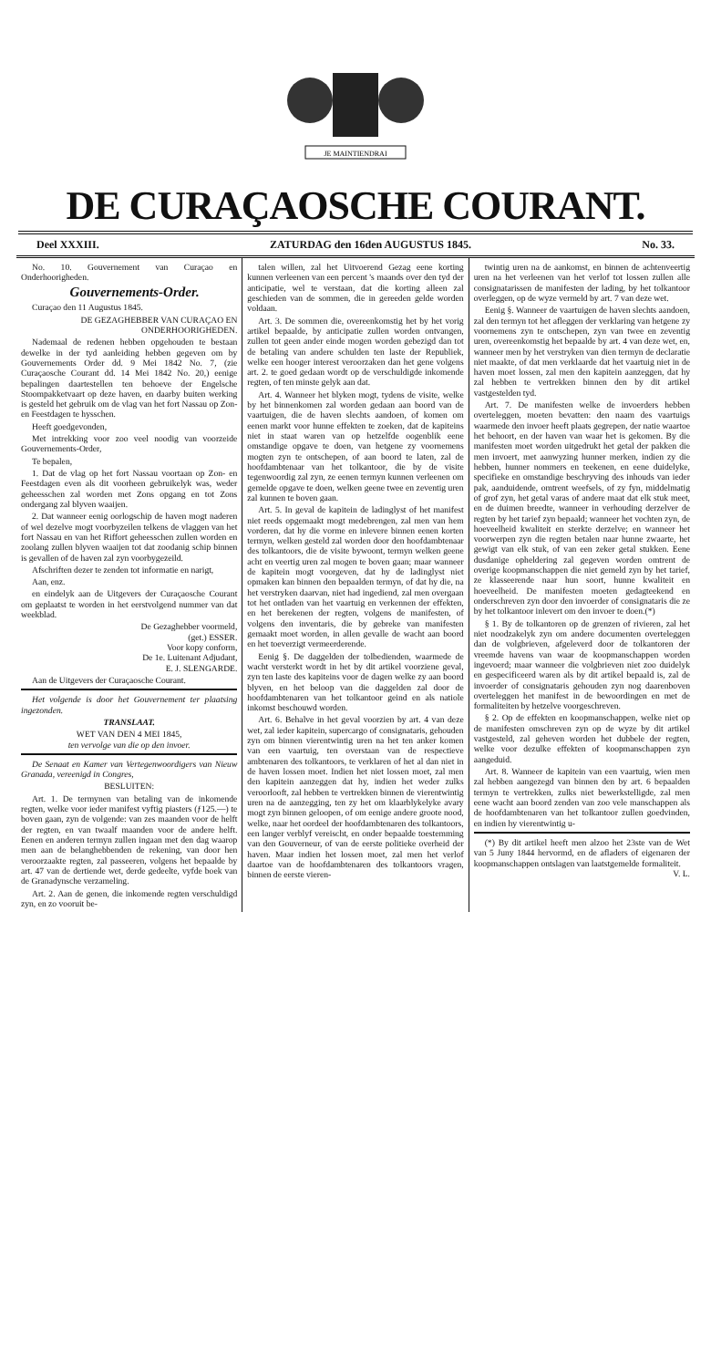JE MAINTIENDRAI
DE CURAÇAOSCHE COURANT.
Deel XXXIII. ZATURDAG den 16den AUGUSTUS 1845. No. 33.
No. 10. Gouvernement van Curaçao en Onderhoorigheden.
Gouvernements-Order.
Curaçao den 11 Augustus 1845.
DE GEZAGHEBBER VAN CURAÇAO EN ONDERHOORIGHEDEN.
Nademaal de redenen hebben opgehouden te bestaan dewelke in der tyd aanleiding hebben gegeven om by Gouvernements Order dd. 9 Mei 1842 No. 7, (zie Curaçaosche Courant dd. 14 Mei 1842 No. 20,) eenige bepalingen daartestellen ten behoeve der Engelsche Stoompakketvaart op deze haven, en daarby buiten werking is gesteld het gebruik om de vlag van het fort Nassau op Zon- en Feestdagen te hysschen.
Heeft goedgevonden,
Met intrekking voor zoo veel noodig van voorzeide Gouvernements-Order,
Te bepalen,
1. Dat de vlag op het fort Nassau voortaan op Zon- en Feestdagen even als dit voorheen gebruikelyk was, weder geheesschen zal worden met Zons opgang en tot Zons ondergang zal blyven waaijen.
2. Dat wanneer eenig oorlogschip de haven mogt naderen of wel dezelve mogt voorbyzeilen telkens de vlaggen van het fort Nassau en van het Riffort geheesschen zullen worden en zoolang zullen blyven waaijen tot dat zoodanig schip binnen is gevallen of de haven zal zyn voorbygezeild.
Afschriften dezer te zenden tot informatie en narigt,
Aan, enz.
en eindelyk aan de Uitgevers der Curaçaosche Courant om geplaatst te worden in het eerstvolgend nummer van dat weekblad.
De Gezaghebber voormeld,
(get.) ESSER.
Voor kopy conform,
De 1e. Luitenant Adjudant,
E. J. SLENGARDE.
Aan de Uitgevers der Curaçaosche Courant.
Het volgende is door het Gouvernement ter plaatsing ingezonden.
TRANSLAAT.
WET VAN DEN 4 MEI 1845,
ten vervolge van die op den invoer.
De Senaat en Kamer van Vertegenwoordigers van Nieuw Granada, vereenigd in Congres,
BESLUITEN:
Art. 1. De termynen van betaling van de inkomende regten, welke voor ieder manifest vyftig piasters (ƒ125.—) te boven gaan, zyn de volgende: van zes maanden voor de helft der regten, en van twaalf maanden voor de andere helft. Eenen en anderen termyn zullen ingaan met den dag waarop men aan de belanghebbenden de rekening, van door hen veroorzaakte regten, zal passeeren, volgens het bepaalde by art. 47 van de dertiende wet, derde gedeelte, vyfde boek van de Granadynsche verzameling.
Art. 2. Aan de genen, die inkomende regten verschuldigd zyn, en zo vooruit be-
talen willen, zal het Uitvoerend Gezag eene korting kunnen verleenen van een percent 's maands over den tyd der anticipatie, wel te verstaan, dat die korting alleen zal geschieden van de sommen, die in gereeden gelde worden voldaan.
Art. 3. De sommen die, overeenkomstig het by het vorig artikel bepaalde, by anticipatie zullen worden ontvangen, zullen tot geen ander einde mogen worden gebezigd dan tot de betaling van andere schulden ten laste der Republiek, welke een hooger interest veroorzaken dan het gene volgens art. 2. te goed gedaan wordt op de verschuldigde inkomende regten, of ten minste gelyk aan dat.
Art. 4. Wanneer het blyken mogt, tydens de visite, welke by het binnenkomen zal worden gedaan aan boord van de vaartuigen, die de haven slechts aandoen, of komen om eenen markt voor hunne effekten te zoeken, dat de kapiteins niet in staat waren van op hetzelfde oogenblik eene omstandige opgave te doen, van hetgene zy voornemens mogten zyn te ontschepen, of aan boord te laten, zal de hoofdambtenaar van het tolkantoor, die by de visite tegenwoordig zal zyn, ze eenen termyn kunnen verleenen om gemelde opgave te doen, welken geene twee en zeventig uren zal kunnen te boven gaan.
Art. 5. In geval de kapitein de ladinglyst of het manifest niet reeds opgemaakt mogt medebrengen, zal men van hem vorderen, dat hy die vorme en inlevere binnen eenen korten termyn, welken gesteld zal worden door den hoofdambtenaar des tolkantoors, die de visite bywoont, termyn welken geene acht en veertig uren zal mogen te boven gaan; maar wanneer de kapitein mogt voorgeven, dat hy de ladinglyst niet opmaken kan binnen den bepaalden termyn, of dat hy die, na het verstryken daarvan, niet had ingediend, zal men overgaan tot het ontladen van het vaartuig en verkennen der effekten, en het berekenen der regten, volgens de manifesten, of volgens den inventaris, die by gebreke van manifesten gemaakt moet worden, in allen gevalle de wacht aan boord en het toeverzigt vermeerderende.
Eenig §. De daggelden der tolbedienden, waarmede de wacht versterkt wordt in het by dit artikel voorziene geval, zyn ten laste des kapiteins voor de dagen welke zy aan boord blyven, en het beloop van die daggelden zal door de hoofdambtenaren van het tolkantoor geind en als natiole inkomst beschouwd worden.
Art. 6. Behalve in het geval voorzien by art. 4 van deze wet, zal ieder kapitein, supercargo of consignataris, gehouden zyn om binnen vierentwintig uren na het ten anker komen van een vaartuig, ten overstaan van de respectieve ambtenaren des tolkantoors, te verklaren of het al dan niet in de haven lossen moet. Indien het niet lossen moet, zal men den kapitein aanzeggen dat hy, indien het weder zulks veroorlooft, zal hebben te vertrekken binnen de vierentwintig uren na de aanzegging, ten zy het om klaarblykelyke avary mogt zyn binnen geloopen, of om eenige andere groote nood, welke, naar het oordeel der hoofdambtenaren des tolkantoors, een langer verblyf vereischt, en onder bepaalde toestemming van den Gouverneur, of van de eerste politieke overheid der haven. Maar indien het lossen moet, zal men het verlof daartoe van de hoofdambtenaren des tolkantoors vragen, binnen de eerste vieren-
twintig uren na de aankomst, en binnen de achtenveertig uren na het verleenen van het verlof tot lossen zullen alle consignatarissen de manifesten der lading, by het tolkantoor overleggen, op de wyze vermeld by art. 7 van deze wet.
Eenig §. Wanneer de vaartuigen de haven slechts aandoen, zal den termyn tot het afleggen der verklaring van hetgene zy voornemens zyn te ontschepen, zyn van twee en zeventig uren, overeenkomstig het bepaalde by art. 4 van deze wet, en, wanneer men by het verstryken van dien termyn de declaratie niet maakte, of dat men verklaarde dat het vaartuig niet in de haven moet lossen, zal men den kapitein aanzeggen, dat hy zal hebben te vertrekken binnen den by dit artikel vastgestelden tyd.
Art. 7. De manifesten welke de invoerders hebben overteleggen, moeten bevatten: den naam des vaartuigs waarmede den invoer heeft plaats gegrepen, der natie waartoe het behoort, en der haven van waar het is gekomen. By die manifesten moet worden uitgedrukt het getal der pakken die men invoert, met aanwyzing hunner merken, indien zy die hebben, hunner nommers en teekenen, en eene duidelyke, specifieke en omstandige beschryving des inhouds van ieder pak, aanduidende, omtrent weefsels, of zy fyn, middelmatig of grof zyn, het getal varas of andere maat dat elk stuk meet, en de duimen breedte, wanneer in verhouding derzelver de regten by het tarief zyn bepaald; wanneer het vochten zyn, de hoeveelheid kwaliteit en sterkte derzelve; en wanneer het voorwerpen zyn die regten betalen naar hunne zwaarte, het gewigt van elk stuk, of van een zeker getal stukken. Eene dusdanige opheldering zal gegeven worden omtrent de overige koopmanschappen die niet gemeld zyn by het tarief, ze klasseerende naar hun soort, hunne kwaliteit en hoeveelheid. De manifesten moeten gedagteekend en onderschreven zyn door den invoerder of consignataris die ze by het tolkantoor inlevert om den invoer te doen.(*)
§ 1. By de tolkantoren op de grenzen of rivieren, zal het niet noodzakelyk zyn om andere documenten overteleggen dan de volgbrieven, afgeleverd door de tolkantoren der vreemde havens van waar de koopmanschappen worden ingevoerd; maar wanneer die volgbrieven niet zoo duidelyk en gespecificeerd waren als by dit artikel bepaald is, zal de invoerder of consignataris gehouden zyn nog daarenboven overteleggen het manifest in de bewoordingen en met de formaliteiten by hetzelve voorgeschreven.
§ 2. Op de effekten en koopmanschappen, welke niet op de manifesten omschreven zyn op de wyze by dit artikel vastgesteld, zal geheven worden het dubbele der regten, welke voor dezulke effekten of koopmanschappen zyn aangeduid.
Art. 8. Wanneer de kapitein van een vaartuig, wien men zal hebben aangezegd van binnen den by art. 6 bepaalden termyn te vertrekken, zulks niet bewerkstelligde, zal men eene wacht aan boord zenden van zoo vele manschappen als de hoofdambtenaren van het tolkantoor zullen goedvinden, en indien hy vierentwintig u-
(*) By dit artikel heeft men alzoo het 23ste van de Wet van 5 Juny 1844 hervormd, en de afladers of eigenaren der koopmanschappen ontslagen van laatstgemelde formaliteit. V. L.